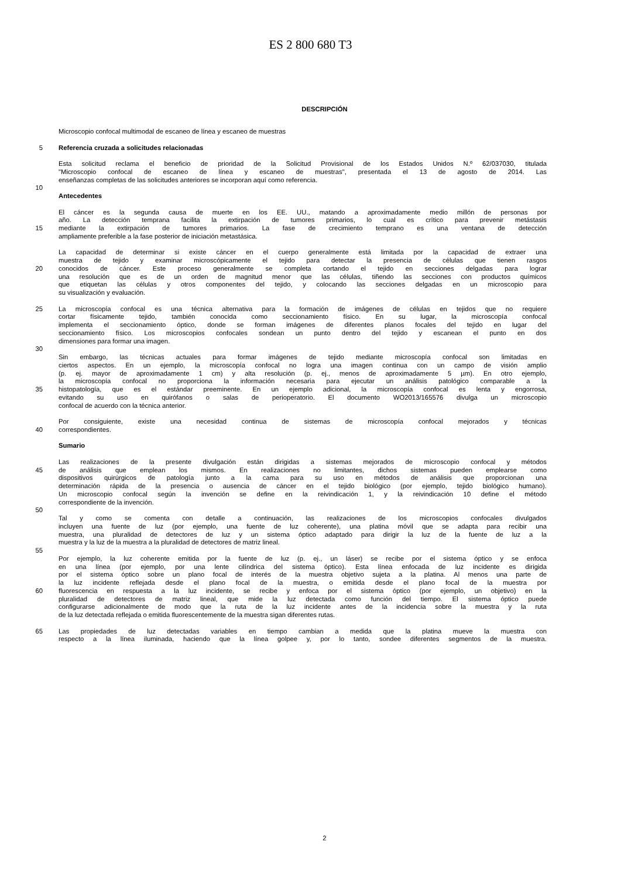ES 2 800 680 T3
DESCRIPCIÓN
Microscopio confocal multimodal de escaneo de línea y escaneo de muestras
5 Referencia cruzada a solicitudes relacionadas
Esta solicitud reclama el beneficio de prioridad de la Solicitud Provisional de los Estados Unidos N.º 62/037030, titulada
"Microscopio confocal de escaneo de línea y escaneo de muestras", presentada el 13 de agosto de 2014. Las
enseñanzas completas de las solicitudes anteriores se incorporan aquí como referencia.
10
Antecedentes
El cáncer es la segunda causa de muerte en los EE. UU., matando a aproximadamente medio millón de personas por
año. La detección temprana facilita la extirpación de tumores primarios, lo cual es crítico para prevenir metástasis
15 mediante la extirpación de tumores primarios. La fase de crecimiento temprano es una ventana de detección
ampliamente preferible a la fase posterior de iniciación metastásica.
La capacidad de determinar si existe cáncer en el cuerpo generalmente está limitada por la capacidad de extraer una
muestra de tejido y examinar microscópicamente el tejido para detectar la presencia de células que tienen rasgos
20 conocidos de cáncer. Este proceso generalmente se completa cortando el tejido en secciones delgadas para lograr
una resolución que es de un orden de magnitud menor que las células, tiñendo las secciones con productos químicos
que etiquetan las células y otros componentes del tejido, y colocando las secciones delgadas en un microscopio para
su visualización y evaluación.
25 La microscopía confocal es una técnica alternativa para la formación de imágenes de células en tejidos que no requiere
cortar físicamente tejido, también conocida como seccionamiento físico. En su lugar, la microscopía confocal
implementa el seccionamiento óptico, donde se forman imágenes de diferentes planos focales del tejido en lugar del
seccionamiento físico. Los microscopios confocales sondean un punto dentro del tejido y escanean el punto en dos
dimensiones para formar una imagen.
30
Sin embargo, las técnicas actuales para formar imágenes de tejido mediante microscopía confocal son limitadas en
ciertos aspectos. En un ejemplo, la microscopía confocal no logra una imagen continua con un campo de visión amplio
(p. ej. mayor de aproximadamente 1 cm) y alta resolución (p. ej., menos de aproximadamente 5 µm). En otro ejemplo,
la microscopía confocal no proporciona la información necesaria para ejecutar un análisis patológico comparable a la
35 histopatología, que es el estándar preeminente. En un ejemplo adicional, la microscopía confocal es lenta y engorrosa,
evitando su uso en quirófanos o salas de perioperatorio. El documento WO2013/165576 divulga un microscopio
confocal de acuerdo con la técnica anterior.
Por consiguiente, existe una necesidad continua de sistemas de microscopía confocal mejorados y técnicas
40 correspondientes.
Sumario
Las realizaciones de la presente divulgación están dirigidas a sistemas mejorados de microscopio confocal y métodos
45 de análisis que emplean los mismos. En realizaciones no limitantes, dichos sistemas pueden emplearse como
dispositivos quirúrgicos de patología junto a la cama para su uso en métodos de análisis que proporcionan una
determinación rápida de la presencia o ausencia de cáncer en el tejido biológico (por ejemplo, tejido biológico humano).
Un microscopio confocal según la invención se define en la reivindicación 1, y la reivindicación 10 define el método
correspondiente de la invención.
50
Tal y como se comenta con detalle a continuación, las realizaciones de los microscopios confocales divulgados
incluyen una fuente de luz (por ejemplo, una fuente de luz coherente), una platina móvil que se adapta para recibir una
muestra, una pluralidad de detectores de luz y un sistema óptico adaptado para dirigir la luz de la fuente de luz a la
muestra y la luz de la muestra a la pluralidad de detectores de matriz lineal.
55
Por ejemplo, la luz coherente emitida por la fuente de luz (p. ej., un láser) se recibe por el sistema óptico y se enfoca
en una línea (por ejemplo, por una lente cilíndrica del sistema óptico). Esta línea enfocada de luz incidente es dirigida
por el sistema óptico sobre un plano focal de interés de la muestra objetivo sujeta a la platina. Al menos una parte de
la luz incidente reflejada desde el plano focal de la muestra, o emitida desde el plano focal de la muestra por
60 fluorescencia en respuesta a la luz incidente, se recibe y enfoca por el sistema óptico (por ejemplo, un objetivo) en la
pluralidad de detectores de matriz lineal, que mide la luz detectada como función del tiempo. El sistema óptico puede
configurarse adicionalmente de modo que la ruta de la luz incidente antes de la incidencia sobre la muestra y la ruta
de la luz detectada reflejada o emitida fluorescentemente de la muestra sigan diferentes rutas.
65 Las propiedades de luz detectadas variables en tiempo cambian a medida que la platina mueve la muestra con
respecto a la línea iluminada, haciendo que la línea golpee y, por lo tanto, sondee diferentes segmentos de la muestra.
2